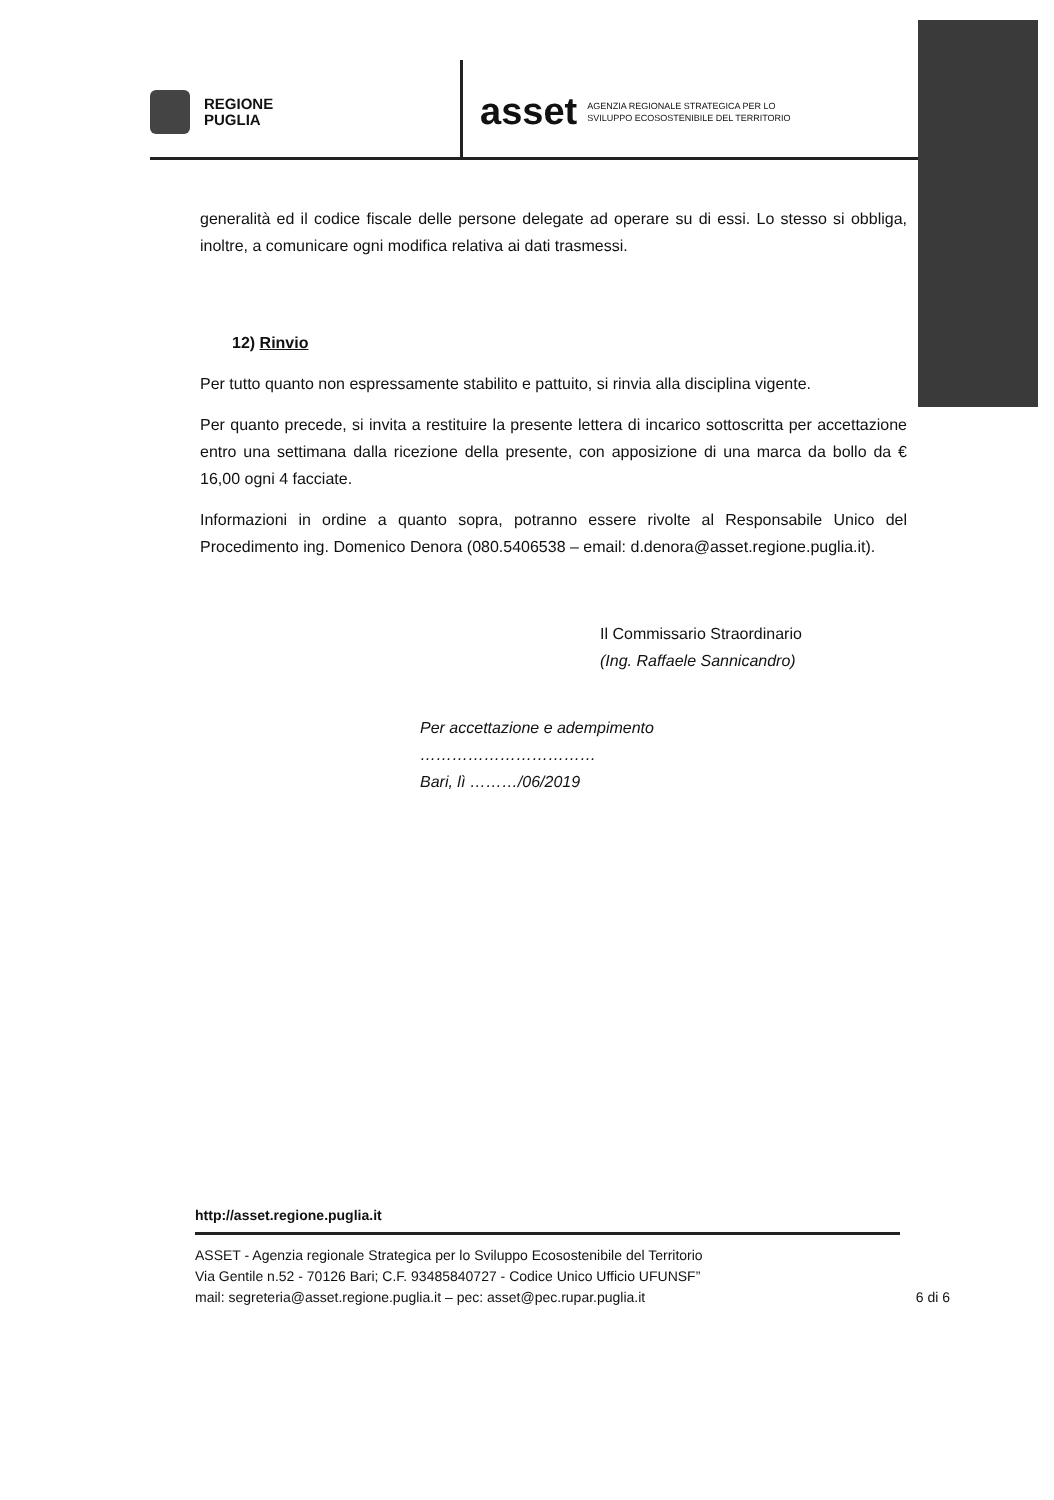REGIONE
PUGLIA
asset AGENZIA REGIONALE STRATEGICA PER LO
SVILUPPO ECOSOSTENIBILE DEL TERRITORIO
generalità ed il codice fiscale delle persone delegate ad operare su di essi. Lo stesso si obbliga, inoltre, a comunicare ogni modifica relativa ai dati trasmessi.
12) Rinvio
Per tutto quanto non espressamente stabilito e pattuito, si rinvia alla disciplina vigente.
Per quanto precede, si invita a restituire la presente lettera di incarico sottoscritta per accettazione entro una settimana dalla ricezione della presente, con apposizione di una marca da bollo da € 16,00 ogni 4 facciate.
Informazioni in ordine a quanto sopra, potranno essere rivolte al Responsabile Unico del Procedimento ing. Domenico Denora (080.5406538 – email: d.denora@asset.regione.puglia.it).
Il Commissario Straordinario
(Ing. Raffaele Sannicandro)
Per accettazione e adempimento
……………………………
Bari, lì ………/06/2019
http://asset.regione.puglia.it
ASSET - Agenzia regionale Strategica per lo Sviluppo Ecosostenibile del Territorio
Via Gentile n.52 - 70126 Bari; C.F. 93485840727 - Codice Unico Ufficio UFUNSF”
mail: segreteria@asset.regione.puglia.it – pec: asset@pec.rupar.puglia.it 6 di 6